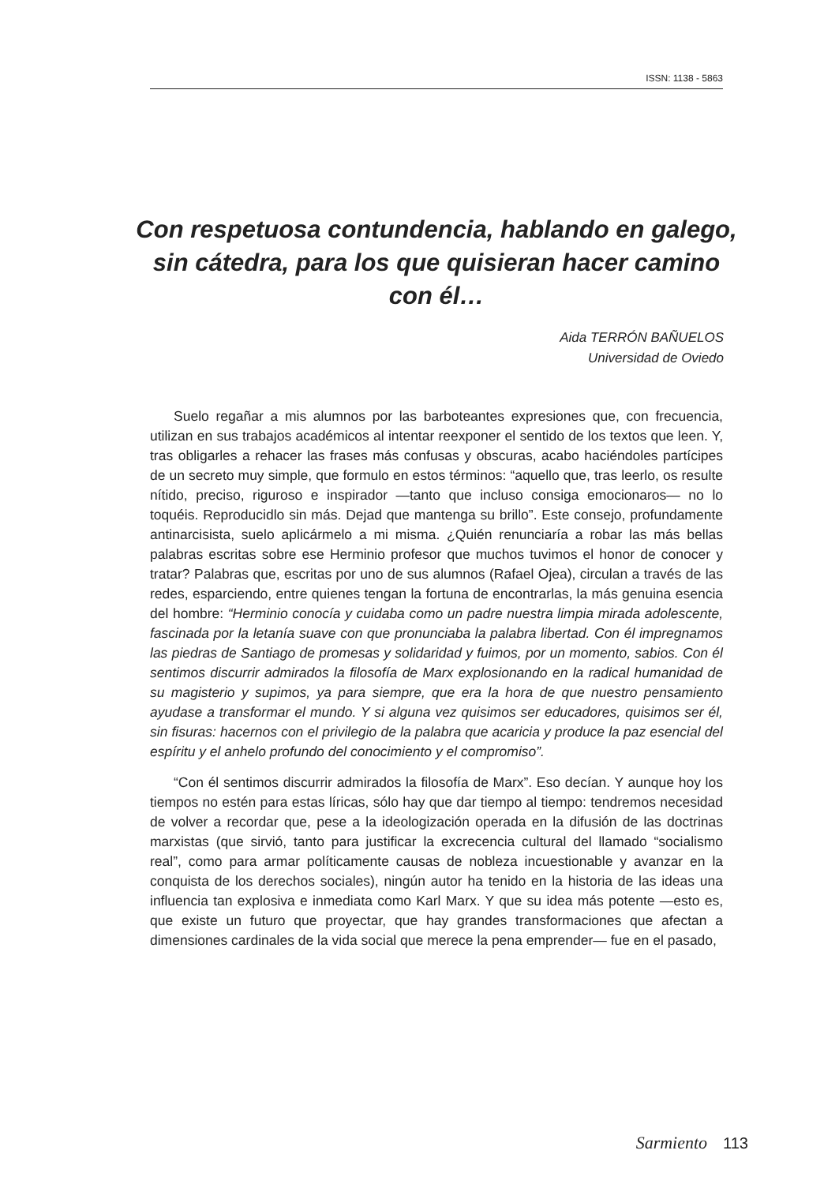ISSN: 1138 - 5863
Con respetuosa contundencia, hablando en galego, sin cátedra, para los que quisieran hacer camino con él…
Aida TERRÓN BAÑUELOS
Universidad de Oviedo
Suelo regañar a mis alumnos por las barboteantes expresiones que, con frecuencia, utilizan en sus trabajos académicos al intentar reexponer el sentido de los textos que leen. Y, tras obligarles a rehacer las frases más confusas y obscuras, acabo haciéndoles partícipes de un secreto muy simple, que formulo en estos términos: “aquello que, tras leerlo, os resulte nítido, preciso, riguroso e inspirador —tanto que incluso consiga emocionaros— no lo toquéis. Reproducidlo sin más. Dejad que mantenga su brillo”. Este consejo, profundamente antinarcisista, suelo aplicármelo a mi misma. ¿Quién renunciaría a robar las más bellas palabras escritas sobre ese Herminio profesor que muchos tuvimos el honor de conocer y tratar? Palabras que, escritas por uno de sus alumnos (Rafael Ojea), circulan a través de las redes, esparciendo, entre quienes tengan la fortuna de encontrarlas, la más genuina esencia del hombre: “Herminio conocía y cuidaba como un padre nuestra limpia mirada adolescente, fascinada por la letanía suave con que pronunciaba la palabra libertad. Con él impregnamos las piedras de Santiago de promesas y solidaridad y fuimos, por un momento, sabios. Con él sentimos discurrir admirados la filosofía de Marx explosionando en la radical humanidad de su magisterio y supimos, ya para siempre, que era la hora de que nuestro pensamiento ayudase a transformar el mundo. Y si alguna vez quisimos ser educadores, quisimos ser él, sin fisuras: hacernos con el privilegio de la palabra que acaricia y produce la paz esencial del espíritu y el anhelo profundo del conocimiento y el compromiso”.
“Con él sentimos discurrir admirados la filosofía de Marx”. Eso decían. Y aunque hoy los tiempos no estén para estas líricas, sólo hay que dar tiempo al tiempo: tendremos necesidad de volver a recordar que, pese a la ideologización operada en la difusión de las doctrinas marxistas (que sirvió, tanto para justificar la excrecencia cultural del llamado “socialismo real”, como para armar políticamente causas de nobleza incuestionable y avanzar en la conquista de los derechos sociales), ningún autor ha tenido en la historia de las ideas una influencia tan explosiva e inmediata como Karl Marx. Y que su idea más potente —esto es, que existe un futuro que proyectar, que hay grandes transformaciones que afectan a dimensiones cardinales de la vida social que merece la pena emprender— fue en el pasado,
Sarmiento 113